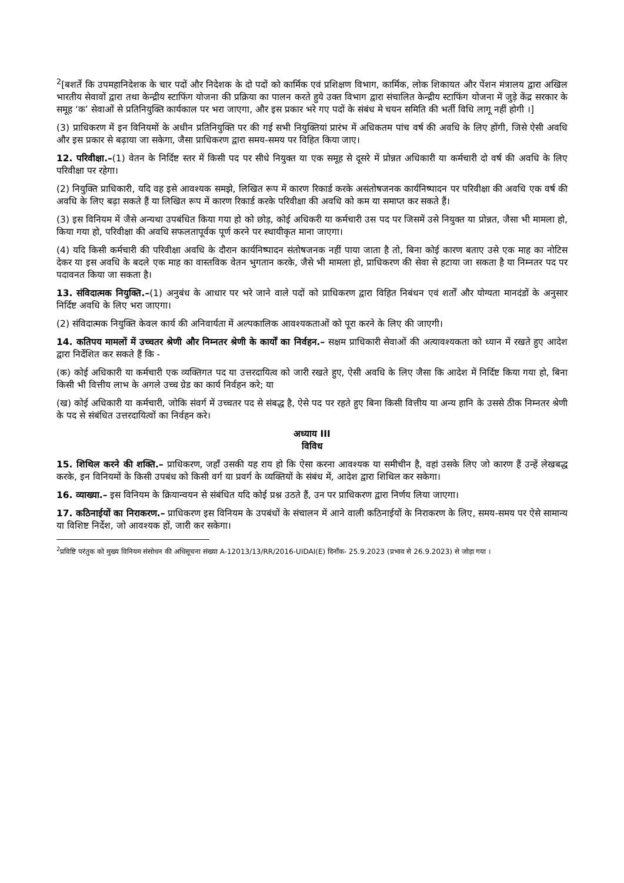<sup>2</sup> [बशर्ते कि उपमहानिदेशक के चार पदों और निदेशक के दो पदों को कार्मिक एवं प्रशिक्षण विभाग, कार्मिक, लोक शिकायत और पेंशन मंत्रालय द्वारा अखिल भारतीय सेवावों द्वारा तथा केन्द्रीय स्टाफिंग योजना की प्रक्रिया का पालन करते हुये उक्त विभाग द्वारा संचालित केन्द्रीय स्टाफिंग योजना में जुड़े केंद्र सरकार के समूह ‘क’ सेवाओं से प्रतिनियुक्ति कार्यकाल पर भरा जाएगा, और इस प्रकार भरे गए पदों के संबंध मे चयन समिति की भर्ती विधि लागू नहीं होगी ।]
(3) प्राधिकरण में इन विनियमों के अधीन प्रतिनियुक्ति पर की गई सभी नियुक्तियां प्रारंभ में अधिकतम पांच वर्ष की अवधि के लिए होंगी, जिसे ऐसी अवधि और इस प्रकार से बढ़ाया जा सकेगा, जैसा प्राधिकरण द्वारा समय-समय पर विहित किया जाए।
12. परिवीक्षा.–(1) वेतन के निर्दिष्ट स्तर में किसी पद पर सीधे नियुक्त या एक समूह से दूसरे में प्रोन्नत अधिकारी या कर्मचारी दो वर्ष की अवधि के लिए परिवीक्षा पर रहेगा।
(2) नियुक्ति प्राधिकारी, यदि वह इसे आवश्यक समझे, लिखित रूप में कारण रिकार्ड करके असंतोषजनक कार्यनिष्पादन पर परिवीक्षा की अवधि एक वर्ष की अवधि के लिए बढ़ा सकते हैं या लिखित रूप में कारण रिकार्ड करके परिवीक्षा की अवधि को कम या समाप्त कर सकते हैं।
(3) इस विनियम में जैसे अन्यथा उपबंधित किया गया हो को छोड़, कोई अधिकरी या कर्मचारी उस पद पर जिसमें उसे नियुक्त या प्रोन्नत, जैसा भी मामला हो, किया गया हो, परिवीक्षा की अवधि सफलतापूर्वक पूर्ण करने पर स्थायीकृत माना जाएगा।
(4) यदि किसी कर्मचारी की परिवीक्षा अवधि के दौरान कार्यनिष्पादन संतोषजनक नहीं पाया जाता है तो, बिना कोई कारण बताए उसे एक माह का नोटिस देकर या इस अवधि के बदले एक माह का वास्तविक वेतन भुगतान करके, जैसे भी मामला हो, प्राधिकरण की सेवा से हटाया जा सकता है या निम्नतर पद पर पदावनत किया जा सकता है।
13. संविदात्मक नियुक्ति.–(1) अनुबंध के आधार पर भरे जाने वाले पदों को प्राधिकरण द्वारा विहित निबंधन एवं शर्तों और योग्यता मानदंडों के अनुसार निर्दिष्ट अवधि के लिए भरा जाएगा।
(2) संविदात्मक नियुक्ति केवल कार्य की अनिवार्यता में अल्पकालिक आवश्यकताओं को पूरा करने के लिए की जाएगी।
14. कतिपय मामलों में उच्चतर श्रेणी और निम्नतर श्रेणी के कार्यों का निर्वहन.– सक्षम प्राधिकारी सेवाओं की अत्यावश्यकता को ध्यान में रखते हुए आदेश द्वारा निर्देशित कर सकते हैं कि -
(क) कोई अधिकारी या कर्मचारी एक व्यक्तिगत पद या उत्तरदायित्व को जारी रखते हुए, ऐसी अवधि के लिए जैसा कि आदेश में निर्दिष्ट किया गया हो, बिना किसी भी वित्तीय लाभ के अगले उच्च ग्रेड का कार्य निर्वहन करे; या
(ख) कोई अधिकारी या कर्मचारी, जोकि संवर्ग में उच्चतर पद से संबद्ध है, ऐसे पद पर रहते हुए बिना किसी वित्तीय या अन्य हानि के उससे ठीक निम्नतर श्रेणी के पद से संबंधित उत्तरदायित्वों का निर्वहन करे।
अध्याय III
विविध
15. शिथिल करने की शक्ति.– प्राधिकरण, जहाँ उसकी यह राय हो कि ऐसा करना आवश्यक या समीचीन है, वहां उसके लिए जो कारण हैं उन्हें लेखबद्ध करके, इन विनियमों के किसी उपबंध को किसी वर्ग या प्रवर्ग के व्यक्तियों के संबंध में, आदेश द्वारा शिथिल कर सकेगा।
16. व्याख्या.– इस विनियम के क्रियान्वयन से संबंधित यदि कोई प्रश्न उठते हैं, उन पर प्राधिकरण द्वारा निर्णय लिया जाएगा।
17. कठिनाईयों का निराकरण.– प्राधिकरण इस विनियम के उपबंधों के संचालन में आने वाली कठिनाईयों के निराकरण के लिए, समय-समय पर ऐसे सामान्य या विशिष्ट निर्देश, जो आवश्यक हों, जारी कर सकेगा।
<sup>2</sup> प्रविष्टि परंतुक को मुख्य विनियम संसोधन की अधिसूचना संख्या A-12013/13/RR/2016-UIDAI(E) दिनाँक- 25.9.2023 (प्रभाव से 26.9.2023) से जोड़ा गया ।